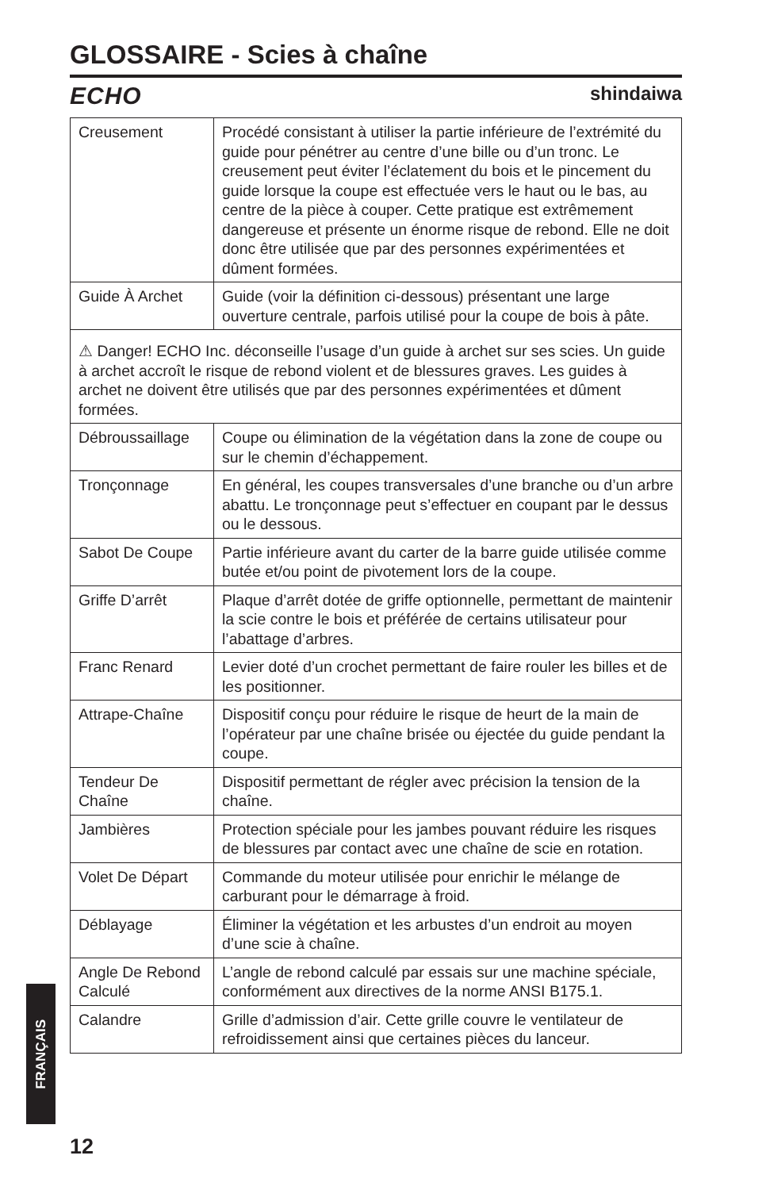GLOSSAIRE - Scies à chaîne
ECHO shindaiwa
| Creusement | Procédé consistant à utiliser la partie inférieure de l’extrémité du guide pour pénétrer au centre d’une bille ou d’un tronc. Le creusement peut éviter l’éclatement du bois et le pincement du guide lorsque la coupe est effectuée vers le haut ou le bas, au centre de la pièce à couper. Cette pratique est extrêmement dangereuse et présente un énorme risque de rebond. Elle ne doit donc être utilisée que par des personnes expérimentées et dûment formées. |
| Guide À Archet | Guide (voir la définition ci-dessous) présentant une large ouverture centrale, parfois utilisé pour la coupe de bois à pâte. |
| ⚠ Danger! ECHO Inc. déconseille l’usage d’un guide à archet sur ses scies. Un guide à archet accroît le risque de rebond violent et de blessures graves. Les guides à archet ne doivent être utilisés que par des personnes expérimentées et dûment formées. | |
| Débroussaillage | Coupe ou élimination de la végétation dans la zone de coupe ou sur le chemin d’échappement. |
| Tronçonnage | En général, les coupes transversales d’une branche ou d’un arbre abattu. Le tronçonnage peut s’effectuer en coupant par le dessus ou le dessous. |
| Sabot De Coupe | Partie inférieure avant du carter de la barre guide utilisée comme butée et/ou point de pivotement lors de la coupe. |
| Griffe D’arrêt | Plaque d’arrêt dotée de griffe optionnelle, permettant de maintenir la scie contre le bois et préférée de certains utilisateur pour l’abattage d’arbres. |
| Franc Renard | Levier doté d’un crochet permettant de faire rouler les billes et de les positionner. |
| Attrape-Chaîne | Dispositif conçu pour réduire le risque de heurt de la main de l’opérateur par une chaîne brisée ou éjectée du guide pendant la coupe. |
| Tendeur De Chaîne | Dispositif permettant de régler avec précision la tension de la chaîne. |
| Jambières | Protection spéciale pour les jambes pouvant réduire les risques de blessures par contact avec une chaîne de scie en rotation. |
| Volet De Départ | Commande du moteur utilisée pour enrichir le mélange de carburant pour le démarrage à froid. |
| Déblayage | Éliminer la végétation et les arbustes d’un endroit au moyen d’une scie à chaîne. |
| Angle De Rebond Calculé | L’angle de rebond calculé par essais sur une machine spéciale, conformément aux directives de la norme ANSI B175.1. |
| Calandre | Grille d’admission d’air. Cette grille couvre le ventilateur de refroidissement ainsi que certaines pièces du lanceur. |
FRANÇAIS
12